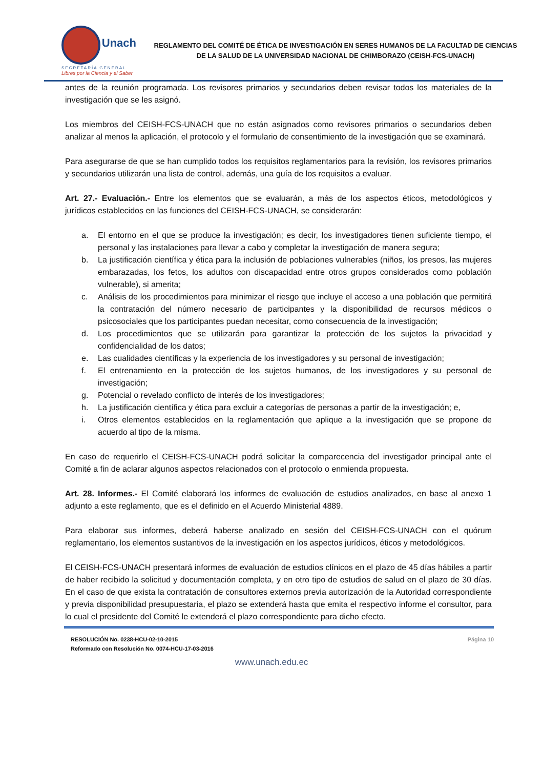Unach
SECRETARÍA GENERAL
Libres por la Ciencia y el Saber
REGLAMENTO DEL COMITÉ DE ÉTICA DE INVESTIGACIÓN EN SERES HUMANOS DE LA FACULTAD DE CIENCIAS DE LA SALUD DE LA UNIVERSIDAD NACIONAL DE CHIMBORAZO (CEISH-FCS-UNACH)
antes de la reunión programada. Los revisores primarios y secundarios deben revisar todos los materiales de la investigación que se les asignó.
Los miembros del CEISH-FCS-UNACH que no están asignados como revisores primarios o secundarios deben analizar al menos la aplicación, el protocolo y el formulario de consentimiento de la investigación que se examinará.
Para asegurarse de que se han cumplido todos los requisitos reglamentarios para la revisión, los revisores primarios y secundarios utilizarán una lista de control, además, una guía de los requisitos a evaluar.
Art. 27.- Evaluación.- Entre los elementos que se evaluarán, a más de los aspectos éticos, metodológicos y jurídicos establecidos en las funciones del CEISH-FCS-UNACH, se considerarán:
a. El entorno en el que se produce la investigación; es decir, los investigadores tienen suficiente tiempo, el personal y las instalaciones para llevar a cabo y completar la investigación de manera segura;
b. La justificación científica y ética para la inclusión de poblaciones vulnerables (niños, los presos, las mujeres embarazadas, los fetos, los adultos con discapacidad entre otros grupos considerados como población vulnerable), si amerita;
c. Análisis de los procedimientos para minimizar el riesgo que incluye el acceso a una población que permitirá la contratación del número necesario de participantes y la disponibilidad de recursos médicos o psicosociales que los participantes puedan necesitar, como consecuencia de la investigación;
d. Los procedimientos que se utilizarán para garantizar la protección de los sujetos la privacidad y confidencialidad de los datos;
e. Las cualidades científicas y la experiencia de los investigadores y su personal de investigación;
f. El entrenamiento en la protección de los sujetos humanos, de los investigadores y su personal de investigación;
g. Potencial o revelado conflicto de interés de los investigadores;
h. La justificación científica y ética para excluir a categorías de personas a partir de la investigación; e,
i. Otros elementos establecidos en la reglamentación que aplique a la investigación que se propone de acuerdo al tipo de la misma.
En caso de requerirlo el CEISH-FCS-UNACH podrá solicitar la comparecencia del investigador principal ante el Comité a fin de aclarar algunos aspectos relacionados con el protocolo o enmienda propuesta.
Art. 28. Informes.- El Comité elaborará los informes de evaluación de estudios analizados, en base al anexo 1 adjunto a este reglamento, que es el definido en el Acuerdo Ministerial 4889.
Para elaborar sus informes, deberá haberse analizado en sesión del CEISH-FCS-UNACH con el quórum reglamentario, los elementos sustantivos de la investigación en los aspectos jurídicos, éticos y metodológicos.
El CEISH-FCS-UNACH presentará informes de evaluación de estudios clínicos en el plazo de 45 días hábiles a partir de haber recibido la solicitud y documentación completa, y en otro tipo de estudios de salud en el plazo de 30 días. En el caso de que exista la contratación de consultores externos previa autorización de la Autoridad correspondiente y previa disponibilidad presupuestaria, el plazo se extenderá hasta que emita el respectivo informe el consultor, para lo cual el presidente del Comité le extenderá el plazo correspondiente para dicho efecto.
RESOLUCIÓN No. 0238-HCU-02-10-2015
Reformado con Resolución No. 0074-HCU-17-03-2016
Página 10
www.unach.edu.ec